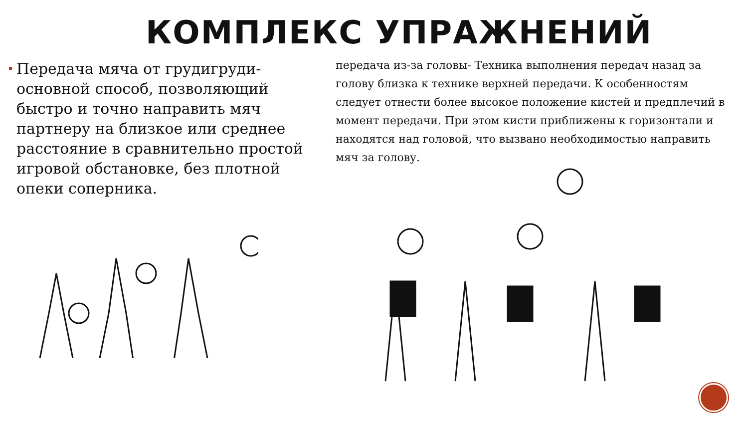КОМПЛЕКС УПРАЖНЕНИЙ
Передача мяча от грудигруди- основной способ, позволяющий быстро и точно направить мяч партнеру на близкое или среднее расстояние в сравнительно простой игровой обстановке, без плотной опеки соперника.
передача из-за головы- Техника выполнения передач назад за голову близка к технике верхней передачи. К особенностям следует отнести более высокое положение кистей и предплечий в момент передачи. При этом кисти приближены к горизонтали и находятся над головой, что вызвано необходимостью направить мяч за голову.